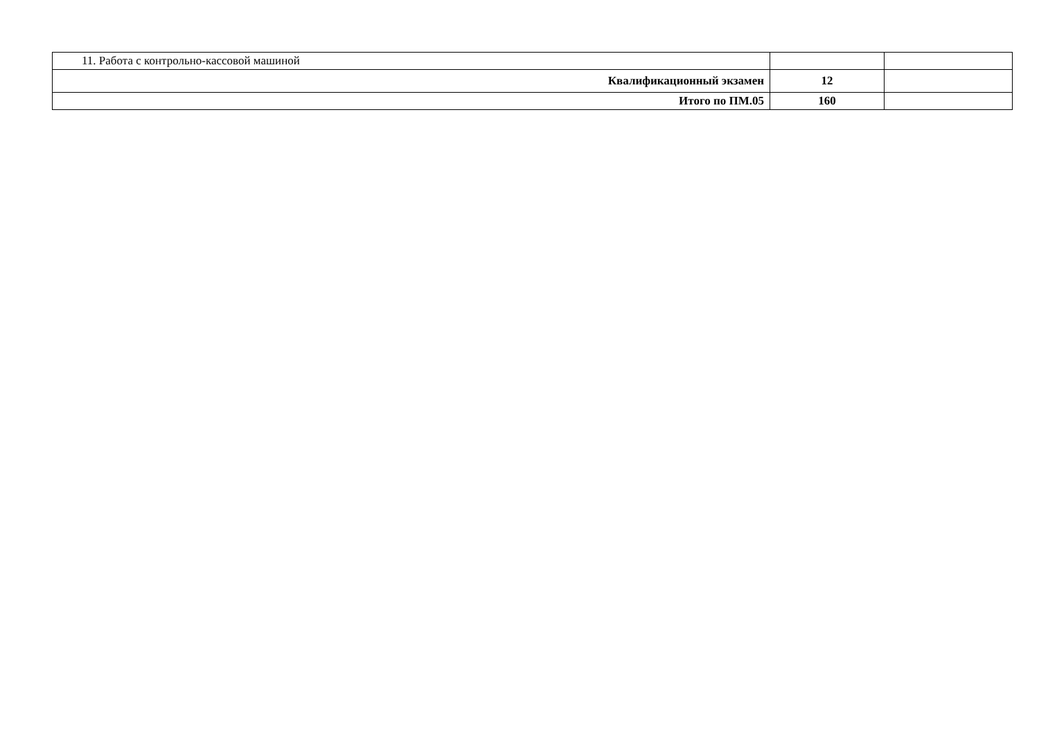| 11. Работа с контрольно-кассовой машиной | | |
| Квалификационный экзамен | 12 | |
| Итого по ПМ.05 | 160 | |